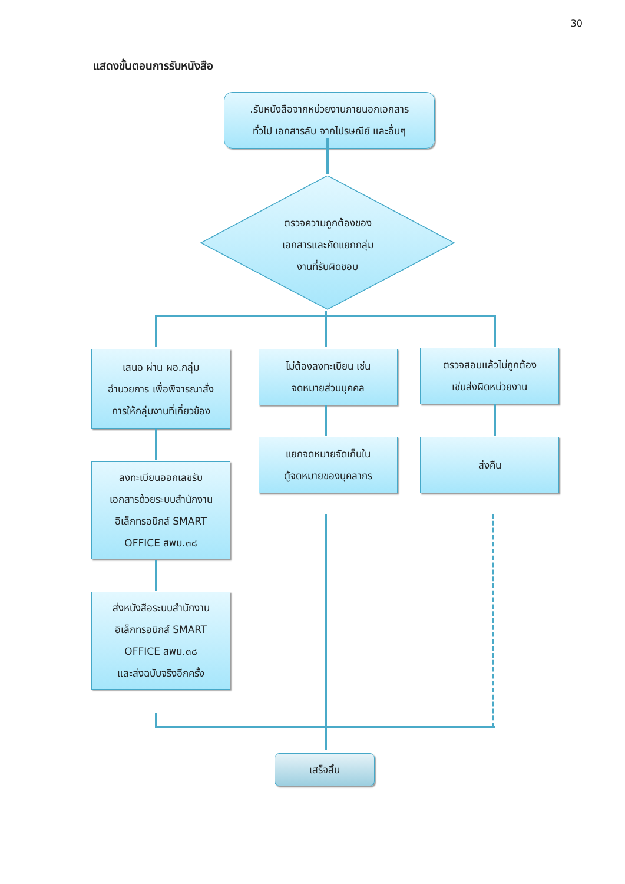30
แสดงขั้นตอนการรับหนังสือ
.รับหนังสือจากหน่วยงานภายนอกเอกสาร
ทั่วไป เอกสารลับ จากไปรษณีย์ และอื่นๆ
ตรวจความถูกต้องของ
เอกสารและคัดแยกกลุ่ม
งานที่รับผิดชอบ
เสนอ ผ่าน ผอ.กลุ่ม
อำนวยการ เพื่อพิจารณาสั่ง
การให้กลุ่มงานที่เกี่ยวข้อง
ไม่ต้องลงทะเบียน เช่น
จดหมายส่วนบุคคล
ตรวจสอบแล้วไม่ถูกต้อง
เช่นส่งผิดหน่วยงาน
ลงทะเบียนออกเลขรับ
เอกสารด้วยระบบสำนักงาน
อิเล็กทรอนิกส์ SMART
OFFICE สพม.๓๘
แยกจดหมายจัดเก็บใน
ตู้จดหมายของบุคลากร
ส่งคืน
ส่งหนังสือระบบสำนักงาน
อิเล็กทรอนิกส์ SMART
OFFICE สพม.๓๘
และส่งฉบับจริงอีกครั้ง
เสร็จสิ้น